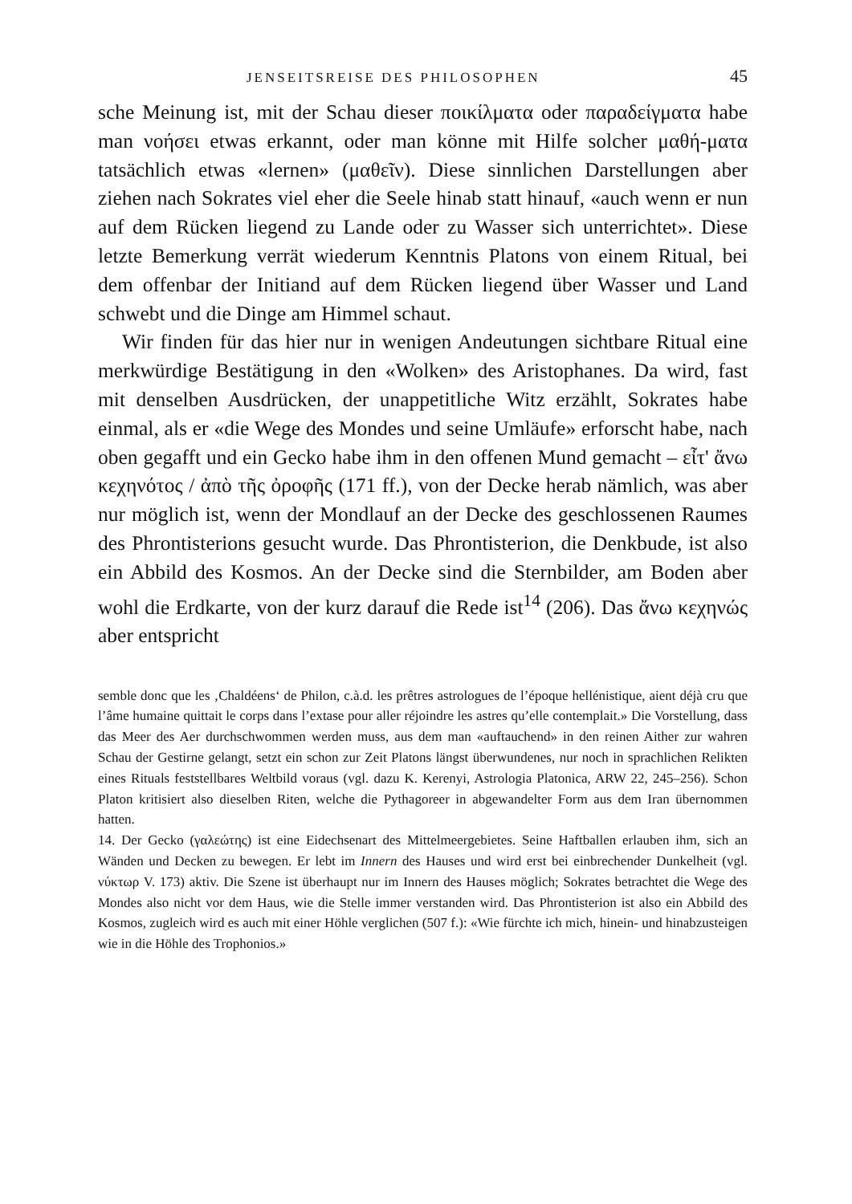JENSEITSREISE DES PHILOSOPHEN 45
sche Meinung ist, mit der Schau dieser ποικίλματα oder παραδείγματα habe man νοήσει etwas erkannt, oder man könne mit Hilfe solcher μαθή-ματα tatsächlich etwas «lernen» (μαθεῖν). Diese sinnlichen Darstellungen aber ziehen nach Sokrates viel eher die Seele hinab statt hinauf, «auch wenn er nun auf dem Rücken liegend zu Lande oder zu Wasser sich unterrichtet». Diese letzte Bemerkung verrät wiederum Kenntnis Platons von einem Ritual, bei dem offenbar der Initiand auf dem Rücken liegend über Wasser und Land schwebt und die Dinge am Himmel schaut.
Wir finden für das hier nur in wenigen Andeutungen sichtbare Ritual eine merkwürdige Bestätigung in den «Wolken» des Aristophanes. Da wird, fast mit denselben Ausdrücken, der unappetitliche Witz erzählt, Sokrates habe einmal, als er «die Wege des Mondes und seine Umläufe» erforscht habe, nach oben gegafft und ein Gecko habe ihm in den offenen Mund gemacht – εἶτ' ἄνω κεχηνότος / ἀπὸ τῆς ὀροφῆς (171 ff.), von der Decke herab nämlich, was aber nur möglich ist, wenn der Mondlauf an der Decke des geschlossenen Raumes des Phrontisterions gesucht wurde. Das Phrontisterion, die Denkbude, ist also ein Abbild des Kosmos. An der Decke sind die Sternbilder, am Boden aber wohl die Erdkarte, von der kurz darauf die Rede ist<sup>14</sup> (206). Das ἄνω κεχηνώς aber entspricht
semble donc que les ‚Chaldéens‘ de Philon, c.à.d. les prêtres astrologues de l’époque hellénistique, aient déjà cru que l’âme humaine quittait le corps dans l’extase pour aller réjoindre les astres qu’elle contemplait.» Die Vorstellung, dass das Meer des Aer durchschwommen werden muss, aus dem man «auftauchend» in den reinen Aither zur wahren Schau der Gestirne gelangt, setzt ein schon zur Zeit Platons längst überwundenes, nur noch in sprachlichen Relikten eines Rituals feststellbares Weltbild voraus (vgl. dazu K. Kerenyi, Astrologia Platonica, ARW 22, 245–256). Schon Platon kritisiert also dieselben Riten, welche die Pythagoreer in abgewandelter Form aus dem Iran übernommen hatten.
14. Der Gecko (γαλεώτης) ist eine Eidechsenart des Mittelmeergebietes. Seine Haftballen erlauben ihm, sich an Wänden und Decken zu bewegen. Er lebt im Innern des Hauses und wird erst bei einbrechender Dunkelheit (vgl. νύκτωρ V. 173) aktiv. Die Szene ist überhaupt nur im Innern des Hauses möglich; Sokrates betrachtet die Wege des Mondes also nicht vor dem Haus, wie die Stelle immer verstanden wird. Das Phrontisterion ist also ein Abbild des Kosmos, zugleich wird es auch mit einer Höhle verglichen (507 f.): «Wie fürchte ich mich, hinein- und hinabzusteigen wie in die Höhle des Trophonios.»